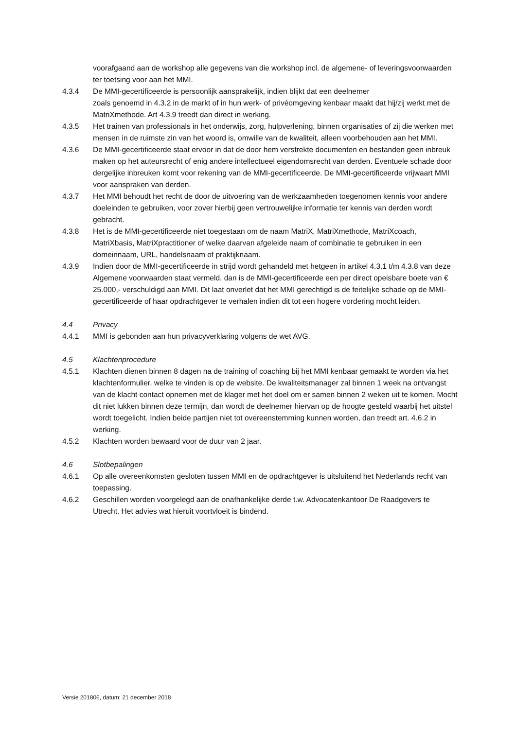voorafgaand aan de workshop alle gegevens van die workshop incl. de algemene- of leveringsvoorwaarden ter toetsing voor aan het MMI.
4.3.4 De MMI-gecertificeerde is persoonlijk aansprakelijk, indien blijkt dat een deelnemer
zoals genoemd in 4.3.2 in de markt of in hun werk- of privéomgeving kenbaar maakt dat hij/zij werkt met de MatriXmethode. Art 4.3.9 treedt dan direct in werking.
4.3.5 Het trainen van professionals in het onderwijs, zorg, hulpverlening, binnen organisaties of zij die werken met mensen in de ruimste zin van het woord is, omwille van de kwaliteit, alleen voorbehouden aan het MMI.
4.3.6 De MMI-gecertificeerde staat ervoor in dat de door hem verstrekte documenten en bestanden geen inbreuk maken op het auteursrecht of enig andere intellectueel eigendomsrecht van derden. Eventuele schade door dergelijke inbreuken komt voor rekening van de MMI-gecertificeerde. De MMI-gecertificeerde vrijwaart MMI voor aanspraken van derden.
4.3.7 Het MMI behoudt het recht de door de uitvoering van de werkzaamheden toegenomen kennis voor andere doeleinden te gebruiken, voor zover hierbij geen vertrouwelijke informatie ter kennis van derden wordt gebracht.
4.3.8 Het is de MMI-gecertificeerde niet toegestaan om de naam MatriX, MatriXmethode, MatriXcoach, MatriXbasis, MatriXpractitioner of welke daarvan afgeleide naam of combinatie te gebruiken in een domeinnaam, URL, handelsnaam of praktijknaam.
4.3.9 Indien door de MMI-gecertificeerde in strijd wordt gehandeld met hetgeen in artikel 4.3.1 t/m 4.3.8 van deze Algemene voorwaarden staat vermeld, dan is de MMI-gecertificeerde een per direct opeisbare boete van € 25.000,- verschuldigd aan MMI. Dit laat onverlet dat het MMI gerechtigd is de feitelijke schade op de MMI-gecertificeerde of haar opdrachtgever te verhalen indien dit tot een hogere vordering mocht leiden.
4.4 Privacy
4.4.1 MMI is gebonden aan hun privacyverklaring volgens de wet AVG.
4.5 Klachtenprocedure
4.5.1 Klachten dienen binnen 8 dagen na de training of coaching bij het MMI kenbaar gemaakt te worden via het klachtenformulier, welke te vinden is op de website. De kwaliteitsmanager zal binnen 1 week na ontvangst van de klacht contact opnemen met de klager met het doel om er samen binnen 2 weken uit te komen. Mocht dit niet lukken binnen deze termijn, dan wordt de deelnemer hiervan op de hoogte gesteld waarbij het uitstel wordt toegelicht. Indien beide partijen niet tot overeenstemming kunnen worden, dan treedt art. 4.6.2 in werking.
4.5.2 Klachten worden bewaard voor de duur van 2 jaar.
4.6 Slotbepalingen
4.6.1 Op alle overeenkomsten gesloten tussen MMI en de opdrachtgever is uitsluitend het Nederlands recht van toepassing.
4.6.2 Geschillen worden voorgelegd aan de onafhankelijke derde t.w. Advocatenkantoor De Raadgevers te Utrecht. Het advies wat hieruit voortvloeit is bindend.
Versie 201806, datum: 21 december 2018